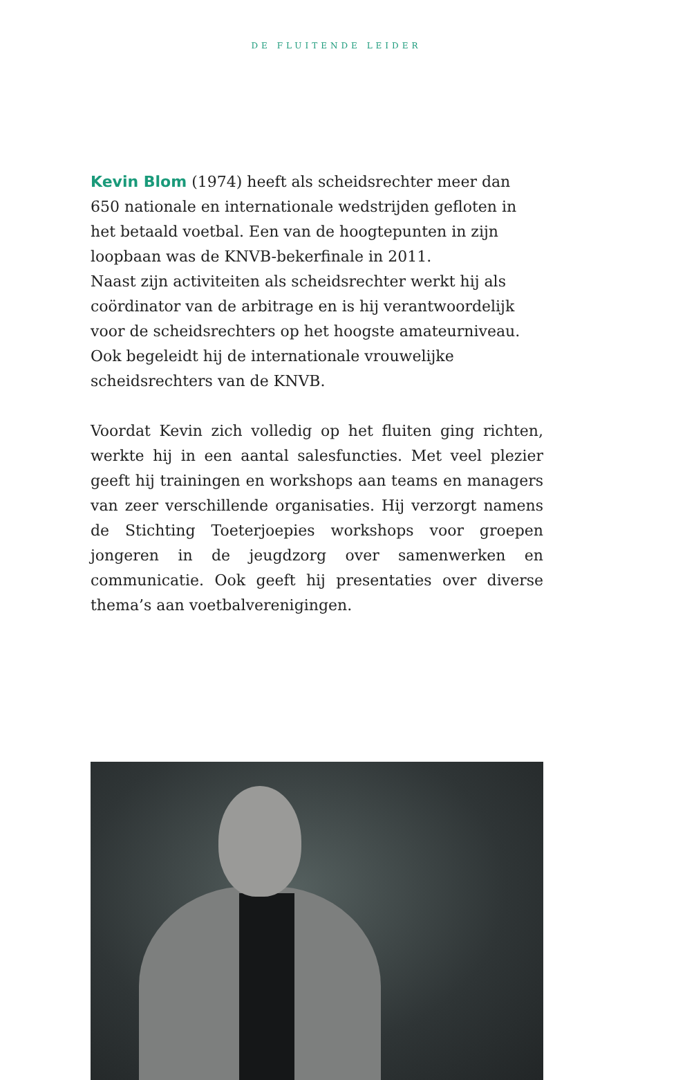DE FLUITENDE LEIDER
Kevin Blom (1974) heeft als scheidsrechter meer dan 650 nationale en internationale wedstrijden gefloten in het betaald voetbal. Een van de hoogtepunten in zijn loopbaan was de KNVB-bekerfinale in 2011.
Naast zijn activiteiten als scheidsrechter werkt hij als coör­dinator van de arbitrage en is hij verantwoordelijk voor de scheidsrechters op het hoogste amateurniveau. Ook bege­leidt hij de internationale vrouwelijke scheidsrechters van de KNVB.
Voordat Kevin zich volledig op het fluiten ging richten, werkte hij in een aantal salesfuncties. Met veel plezier geeft hij trainingen en workshops aan teams en managers van zeer verschillende organisaties. Hij verzorgt namens de Stichting Toeterjoepies workshops voor groepen jongeren in de jeugd­zorg over samenwerken en communicatie. Ook geeft hij pre­sentaties over diverse thema’s aan voetbalverenigingen.